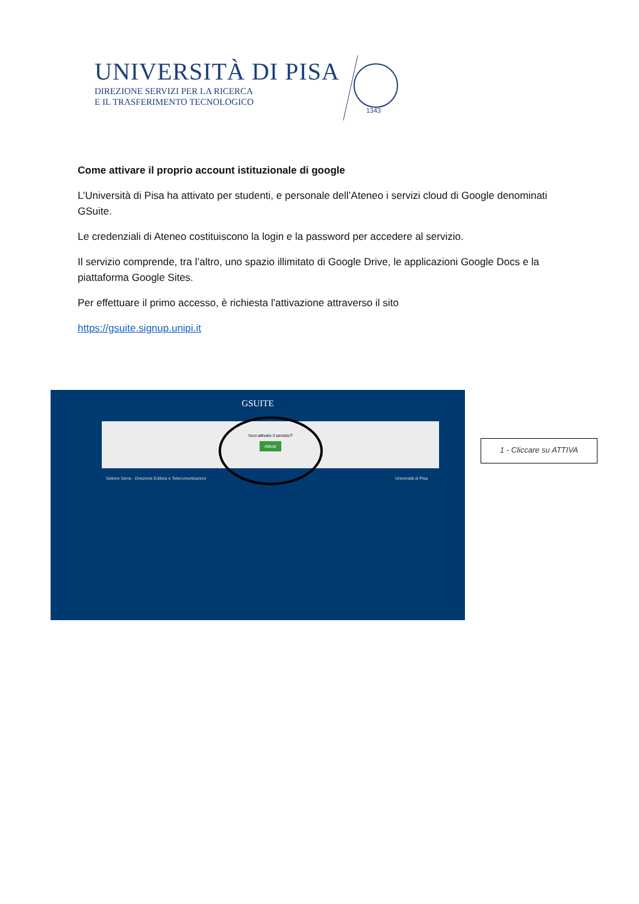UNIVERSITÀ DI PISA
DIREZIONE SERVIZI PER LA RICERCA
E IL TRASFERIMENTO TECNOLOGICO
1343
Come attivare il proprio account istituzionale di google
L’Università di Pisa ha attivato per studenti, e personale dell’Ateneo i servizi cloud di Google denominati GSuite.
Le credenziali di Ateneo costituiscono la login e la password per accedere al servizio.
Il servizio comprende, tra l’altro, uno spazio illimitato di Google Drive, le applicazioni Google Docs e la piattaforma Google Sites.
Per effettuare il primo accesso, è richiesta l'attivazione attraverso il sito
https://gsuite.signup.unipi.it
GSUITE
Vuoi attivare il servizio?
Attiva!
Settore Serra - Direzione Edilizia e Telecomunicazioni
Università di Pisa
1 - Cliccare su ATTIVA